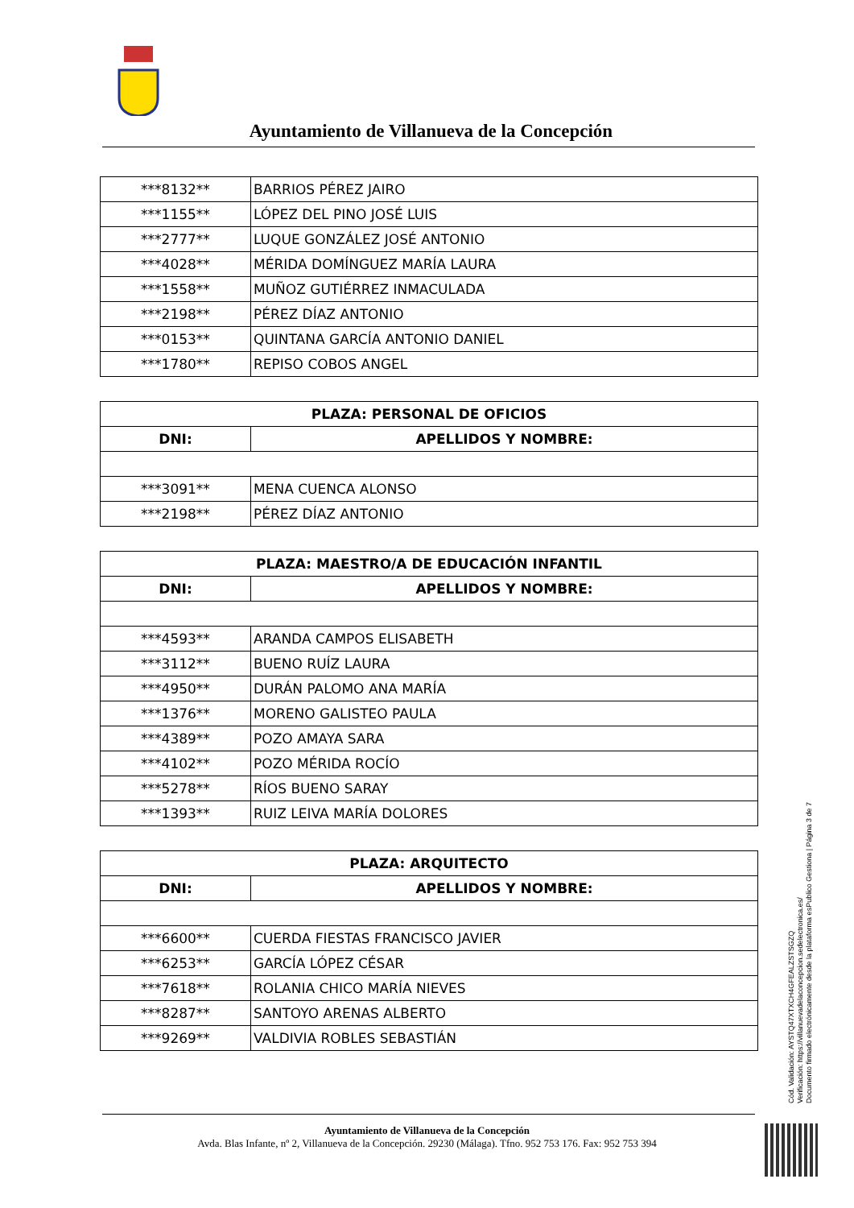Ayuntamiento de Villanueva de la Concepción
| ***8132** | BARRIOS PÉREZ JAIRO |
| ***1155** | LÓPEZ DEL PINO JOSÉ LUIS |
| ***2777** | LUQUE GONZÁLEZ JOSÉ ANTONIO |
| ***4028** | MÉRIDA DOMÍNGUEZ MARÍA LAURA |
| ***1558** | MUÑOZ GUTIÉRREZ INMACULADA |
| ***2198** | PÉREZ DÍAZ ANTONIO |
| ***0153** | QUINTANA GARCÍA ANTONIO DANIEL |
| ***1780** | REPISO COBOS ANGEL |
| PLAZA: PERSONAL DE OFICIOS | |
| --- | --- |
| DNI: | APELLIDOS Y NOMBRE: |
| ***3091** | MENA CUENCA ALONSO |
| ***2198** | PÉREZ DÍAZ ANTONIO |
| PLAZA: MAESTRO/A DE EDUCACIÓN INFANTIL | |
| --- | --- |
| DNI: | APELLIDOS Y NOMBRE: |
| ***4593** | ARANDA CAMPOS ELISABETH |
| ***3112** | BUENO RUÍZ LAURA |
| ***4950** | DURÁN PALOMO ANA MARÍA |
| ***1376** | MORENO GALISTEO PAULA |
| ***4389** | POZO AMAYA SARA |
| ***4102** | POZO MÉRIDA ROCÍO |
| ***5278** | RÍOS BUENO SARAY |
| ***1393** | RUIZ LEIVA MARÍA DOLORES |
| PLAZA: ARQUITECTO | |
| --- | --- |
| DNI: | APELLIDOS Y NOMBRE: |
| ***6600** | CUERDA FIESTAS FRANCISCO JAVIER |
| ***6253** | GARCÍA LÓPEZ CÉSAR |
| ***7618** | ROLANIA CHICO MARÍA NIEVES |
| ***8287** | SANTOYO ARENAS ALBERTO |
| ***9269** | VALDIVIA ROBLES SEBASTIÁN |
Cód. Validación: AYSTQ47XTXCH4GFEALZSTSGZQ
Verificación: https://villanuevadelaconcepcion.sedelectronica.es/
Documento firmado electrónicamente desde la plataforma esPublico Gestiona | Página 3 de 7
Ayuntamiento de Villanueva de la Concepción
Avda. Blas Infante, nº 2, Villanueva de la Concepción. 29230 (Málaga). Tfno. 952 753 176. Fax: 952 753 394